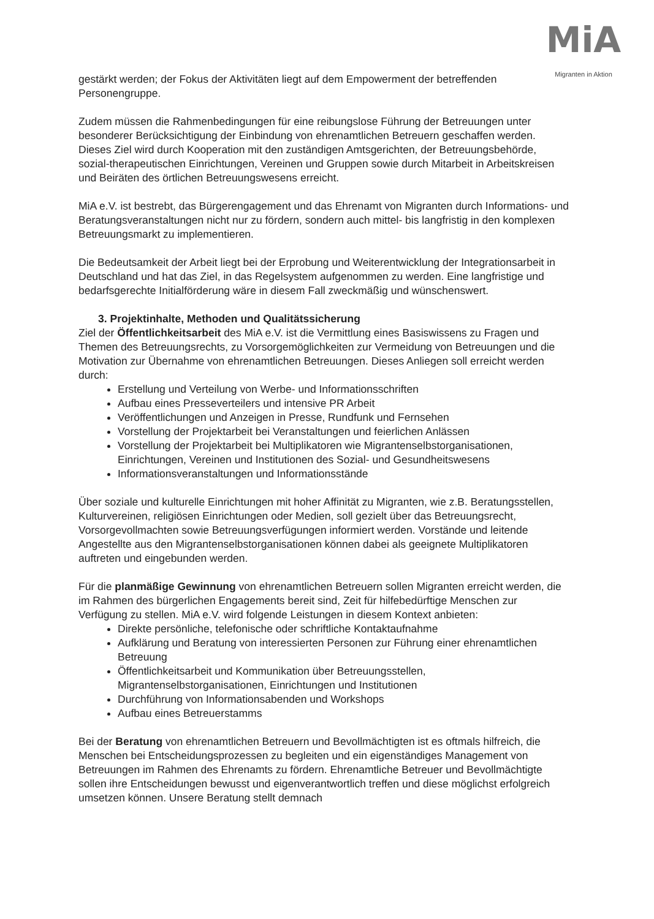MiA
Migranten in Aktion
gestärkt werden; der Fokus der Aktivitäten liegt auf dem Empowerment der betreffenden Personengruppe.
Zudem müssen die Rahmenbedingungen für eine reibungslose Führung der Betreuungen unter besonderer Berücksichtigung der Einbindung von ehrenamtlichen Betreuern geschaffen werden. Dieses Ziel wird durch Kooperation mit den zuständigen Amtsgerichten, der Betreuungsbehörde, sozial-therapeutischen Einrichtungen, Vereinen und Gruppen sowie durch Mitarbeit in Arbeitskreisen und Beiräten des örtlichen Betreuungswesens erreicht.
MiA e.V. ist bestrebt, das Bürgerengagement und das Ehrenamt von Migranten durch Informations- und Beratungsveranstaltungen nicht nur zu fördern, sondern auch mittel- bis langfristig in den komplexen Betreuungsmarkt zu implementieren.
Die Bedeutsamkeit der Arbeit liegt bei der Erprobung und Weiterentwicklung der Integrationsarbeit in Deutschland und hat das Ziel, in das Regelsystem aufgenommen zu werden. Eine langfristige und bedarfsgerechte Initialförderung wäre in diesem Fall zweckmäßig und wünschenswert.
3. Projektinhalte, Methoden und Qualitätssicherung
Ziel der Öffentlichkeitsarbeit des MiA e.V. ist die Vermittlung eines Basiswissens zu Fragen und Themen des Betreuungsrechts, zu Vorsorgemöglichkeiten zur Vermeidung von Betreuungen und die Motivation zur Übernahme von ehrenamtlichen Betreuungen. Dieses Anliegen soll erreicht werden durch:
Erstellung und Verteilung von Werbe- und Informationsschriften
Aufbau eines Presseverteilers und intensive PR Arbeit
Veröffentlichungen und Anzeigen in Presse, Rundfunk und Fernsehen
Vorstellung der Projektarbeit bei Veranstaltungen und feierlichen Anlässen
Vorstellung der Projektarbeit bei Multiplikatoren wie Migrantenselbstorganisationen, Einrichtungen, Vereinen und Institutionen des Sozial- und Gesundheitswesens
Informationsveranstaltungen und Informationsstände
Über soziale und kulturelle Einrichtungen mit hoher Affinität zu Migranten, wie z.B. Beratungsstellen, Kulturvereinen, religiösen Einrichtungen oder Medien, soll gezielt über das Betreuungsrecht, Vorsorgevollmachten sowie Betreuungsverfügungen informiert werden. Vorstände und leitende Angestellte aus den Migrantenselbstorganisationen können dabei als geeignete Multiplikatoren auftreten und eingebunden werden.
Für die planmäßige Gewinnung von ehrenamtlichen Betreuern sollen Migranten erreicht werden, die im Rahmen des bürgerlichen Engagements bereit sind, Zeit für hilfebedürftige Menschen zur Verfügung zu stellen. MiA e.V. wird folgende Leistungen in diesem Kontext anbieten:
Direkte persönliche, telefonische oder schriftliche Kontaktaufnahme
Aufklärung und Beratung von interessierten Personen zur Führung einer ehrenamtlichen Betreuung
Öffentlichkeitsarbeit und Kommunikation über Betreuungsstellen, Migrantenselbstorganisationen, Einrichtungen und Institutionen
Durchführung von Informationsabenden und Workshops
Aufbau eines Betreuerstamms
Bei der Beratung von ehrenamtlichen Betreuern und Bevollmächtigten ist es oftmals hilfreich, die Menschen bei Entscheidungsprozessen zu begleiten und ein eigenständiges Management von Betreuungen im Rahmen des Ehrenamts zu fördern. Ehrenamtliche Betreuer und Bevollmächtigte sollen ihre Entscheidungen bewusst und eigenverantwortlich treffen und diese möglichst erfolgreich umsetzen können. Unsere Beratung stellt demnach